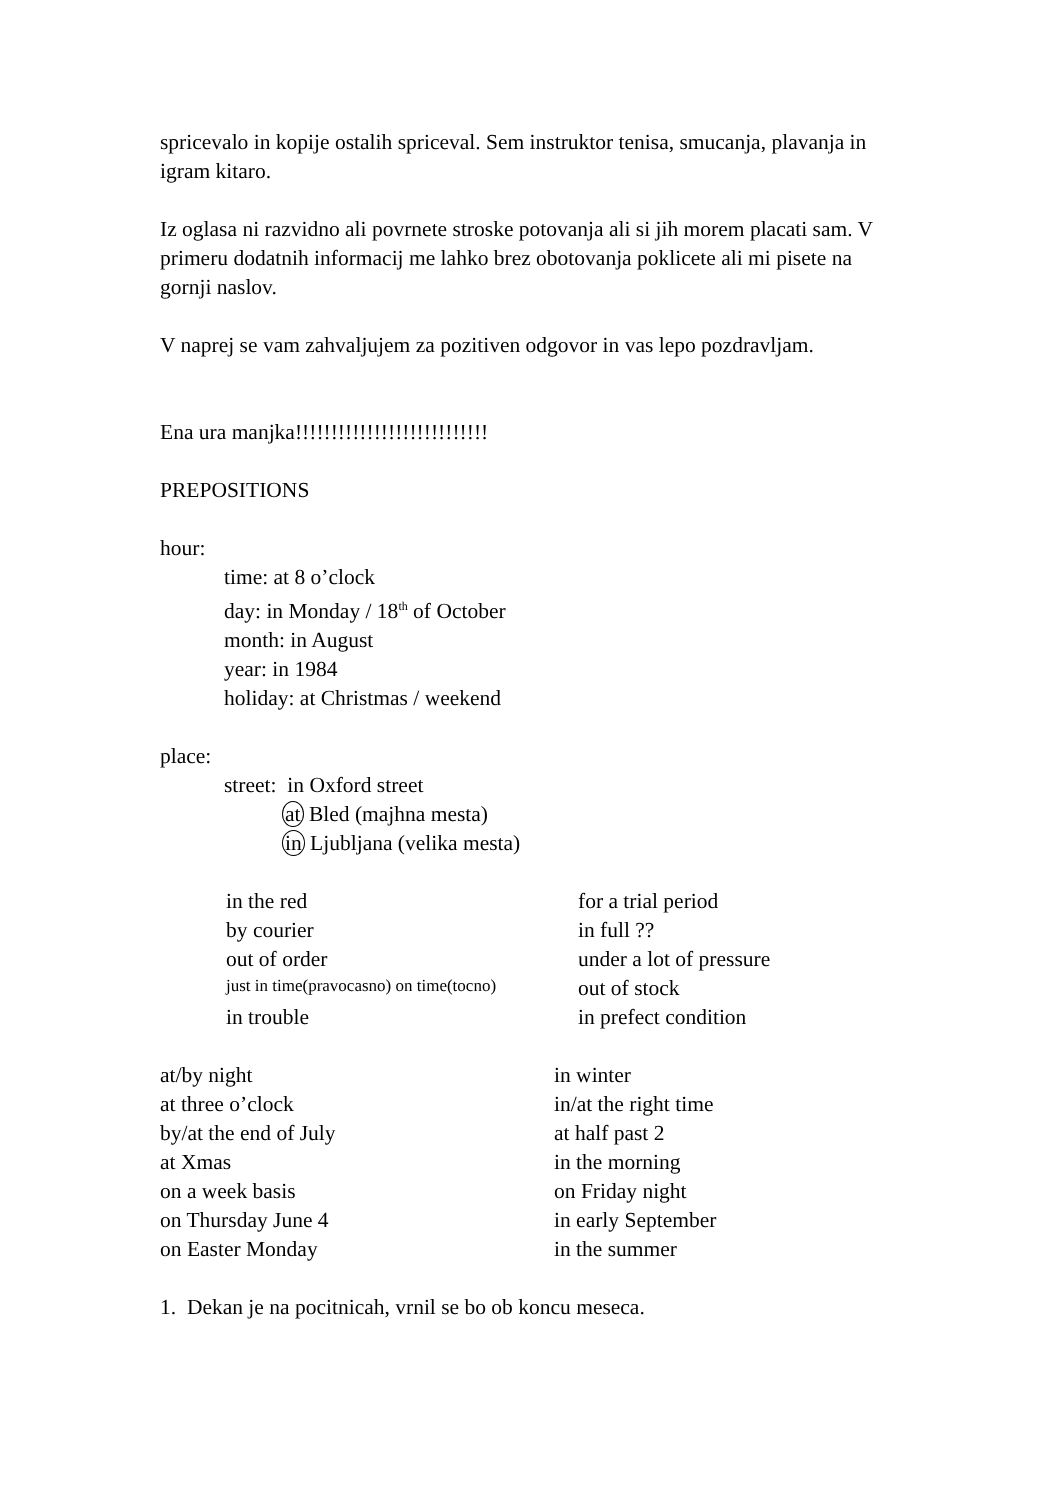spricevalo in kopije ostalih spriceval. Sem instruktor tenisa, smucanja, plavanja in igram kitaro.
Iz oglasa ni razvidno ali povrnete stroske potovanja ali si jih morem placati sam. V primeru dodatnih informacij me lahko brez obotovanja poklicete ali mi pisete na gornji naslov.
V naprej se vam zahvaljujem za pozitiven odgovor in vas lepo pozdravljam.
Ena ura manjka!!!!!!!!!!!!!!!!!!!!!!!!!!!
PREPOSITIONS
hour:
time: at 8 o’clock
day: in Monday / 18<sup>th</sup> of October
month: in August
year: in 1984
holiday: at Christmas / weekend
place:
street: in Oxford street
at Bled (majhna mesta)
in Ljubljana (velika mesta)
| in the red | for a trial period |
| by courier | in full ?? |
| out of order | under a lot of pressure |
| just in time(pravocasno) on time(tocno) | out of stock |
| in trouble | in prefect condition |
| at/by night | in winter |
| at three o’clock | in/at the right time |
| by/at the end of July | at half past 2 |
| at Xmas | in the morning |
| on a week basis | on Friday night |
| on Thursday June 4 | in early September |
| on Easter Monday | in the summer |
1. Dekan je na pocitnicah, vrnil se bo ob koncu meseca.